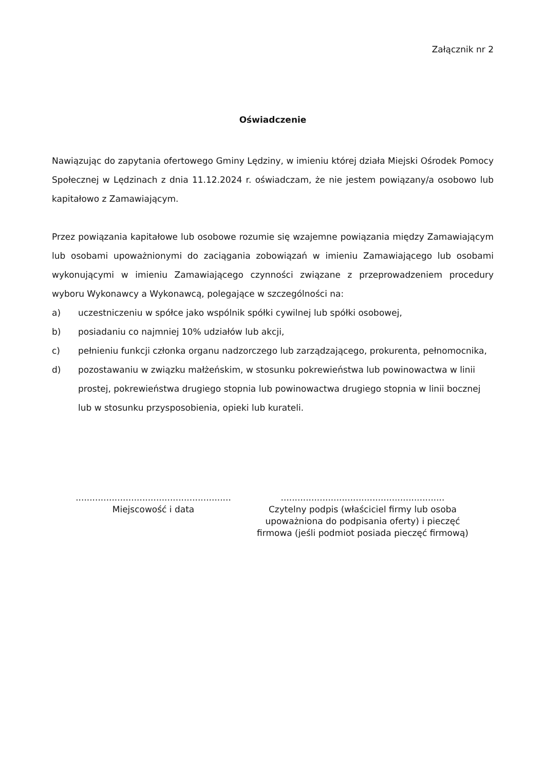Załącznik nr 2
Oświadczenie
Nawiązując do zapytania ofertowego Gminy Lędziny, w imieniu której działa Miejski Ośrodek Pomocy Społecznej w Lędzinach z dnia 11.12.2024 r. oświadczam, że nie jestem powiązany/a osobowo lub kapitałowo z Zamawiającym.
Przez powiązania kapitałowe lub osobowe rozumie się wzajemne powiązania między Zamawiającym lub osobami upoważnionymi do zaciągania zobowiązań w imieniu Zamawiającego lub osobami wykonującymi w imieniu Zamawiającego czynności związane z przeprowadzeniem procedury wyboru Wykonawcy a Wykonawcą, polegające w szczególności na:
a) uczestniczeniu w spółce jako wspólnik spółki cywilnej lub spółki osobowej,
b) posiadaniu co najmniej 10% udziałów lub akcji,
c) pełnieniu funkcji członka organu nadzorczego lub zarządzającego, prokurenta, pełnomocnika,
d) pozostawaniu w związku małżeńskim, w stosunku pokrewieństwa lub powinowactwa w linii prostej, pokrewieństwa drugiego stopnia lub powinowactwa drugiego stopnia w linii bocznej lub w stosunku przysposobienia, opieki lub kurateli.
........................................................
Miejscowość i data
...........................................................
Czytelny podpis (właściciel firmy lub osoba upoważniona do podpisania oferty) i pieczęć firmowa (jeśli podmiot posiada pieczęć firmową)